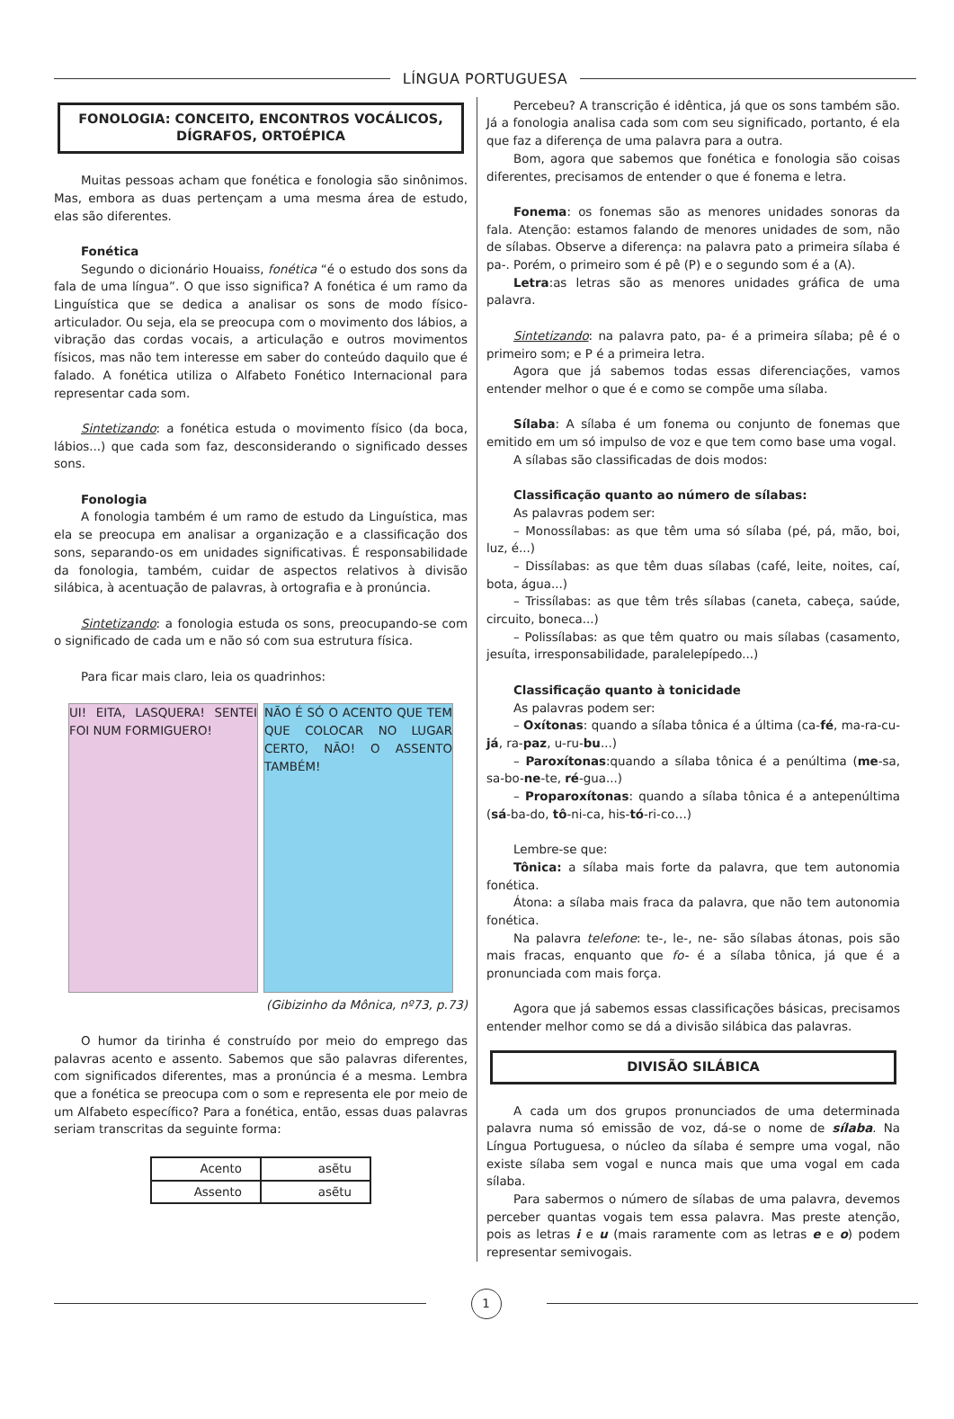LÍNGUA PORTUGUESA
FONOLOGIA: CONCEITO, ENCONTROS VOCÁLICOS, DÍGRAFOS, ORTOÉPICA
Muitas pessoas acham que fonética e fonologia são sinônimos. Mas, embora as duas pertençam a uma mesma área de estudo, elas são diferentes.
Fonética
Segundo o dicionário Houaiss, fonética “é o estudo dos sons da fala de uma língua”. O que isso significa? A fonética é um ramo da Linguística que se dedica a analisar os sons de modo físico-articulador. Ou seja, ela se preocupa com o movimento dos lábios, a vibração das cordas vocais, a articulação e outros movimentos físicos, mas não tem interesse em saber do conteúdo daquilo que é falado. A fonética utiliza o Alfabeto Fonético Internacional para representar cada som.
Sintetizando: a fonética estuda o movimento físico (da boca, lábios...) que cada som faz, desconsiderando o significado desses sons.
Fonologia
A fonologia também é um ramo de estudo da Linguística, mas ela se preocupa em analisar a organização e a classificação dos sons, separando-os em unidades significativas. É responsabilidade da fonologia, também, cuidar de aspectos relativos à divisão silábica, à acentuação de palavras, à ortografia e à pronúncia.
Sintetizando: a fonologia estuda os sons, preocupando-se com o significado de cada um e não só com sua estrutura física.
Para ficar mais claro, leia os quadrinhos:
UI! EITA, LASQUERA! SENTEI FOI NUM FORMIGUERO!
NÃO É SÓ O ACENTO QUE TEM QUE COLOCAR NO LUGAR CERTO, NÃO! O ASSENTO TAMBÉM!
(Gibizinho da Mônica, nº73, p.73)
O humor da tirinha é construído por meio do emprego das palavras acento e assento. Sabemos que são palavras diferentes, com significados diferentes, mas a pronúncia é a mesma. Lembra que a fonética se preocupa com o som e representa ele por meio de um Alfabeto específico? Para a fonética, então, essas duas palavras seriam transcritas da seguinte forma:
| Acento | asẽtu |
| Assento | asẽtu |
Percebeu? A transcrição é idêntica, já que os sons também são. Já a fonologia analisa cada som com seu significado, portanto, é ela que faz a diferença de uma palavra para a outra.
Bom, agora que sabemos que fonética e fonologia são coisas diferentes, precisamos de entender o que é fonema e letra.
Fonema: os fonemas são as menores unidades sonoras da fala. Atenção: estamos falando de menores unidades de som, não de sílabas. Observe a diferença: na palavra pato a primeira sílaba é pa-. Porém, o primeiro som é pê (P) e o segundo som é a (A).
Letra:as letras são as menores unidades gráfica de uma palavra.
Sintetizando: na palavra pato, pa- é a primeira sílaba; pê é o primeiro som; e P é a primeira letra.
Agora que já sabemos todas essas diferenciações, vamos entender melhor o que é e como se compõe uma sílaba.
Sílaba: A sílaba é um fonema ou conjunto de fonemas que emitido em um só impulso de voz e que tem como base uma vogal.
A sílabas são classificadas de dois modos:
Classificação quanto ao número de sílabas:
As palavras podem ser:
– Monossílabas: as que têm uma só sílaba (pé, pá, mão, boi, luz, é...)
– Dissílabas: as que têm duas sílabas (café, leite, noites, caí, bota, água...)
– Trissílabas: as que têm três sílabas (caneta, cabeça, saúde, circuito, boneca...)
– Polissílabas: as que têm quatro ou mais sílabas (casamento, jesuíta, irresponsabilidade, paralelepípedo...)
Classificação quanto à tonicidade
As palavras podem ser:
– Oxítonas: quando a sílaba tônica é a última (ca-fé, ma-ra-cu-já, ra-paz, u-ru-bu...)
– Paroxítonas:quando a sílaba tônica é a penúltima (me-sa, sa-bo-ne-te, ré-gua...)
– Proparoxítonas: quando a sílaba tônica é a antepenúltima (sá-ba-do, tô-ni-ca, his-tó-ri-co…)
Lembre-se que:
Tônica: a sílaba mais forte da palavra, que tem autonomia fonética.
Átona: a sílaba mais fraca da palavra, que não tem autonomia fonética.
Na palavra telefone: te-, le-, ne- são sílabas átonas, pois são mais fracas, enquanto que fo- é a sílaba tônica, já que é a pronunciada com mais força.
Agora que já sabemos essas classificações básicas, precisamos entender melhor como se dá a divisão silábica das palavras.
DIVISÃO SILÁBICA
A cada um dos grupos pronunciados de uma determinada palavra numa só emissão de voz, dá-se o nome de sílaba. Na Língua Portuguesa, o núcleo da sílaba é sempre uma vogal, não existe sílaba sem vogal e nunca mais que uma vogal em cada sílaba.
Para sabermos o número de sílabas de uma palavra, devemos perceber quantas vogais tem essa palavra. Mas preste atenção, pois as letras i e u (mais raramente com as letras e e o) podem representar semivogais.
1